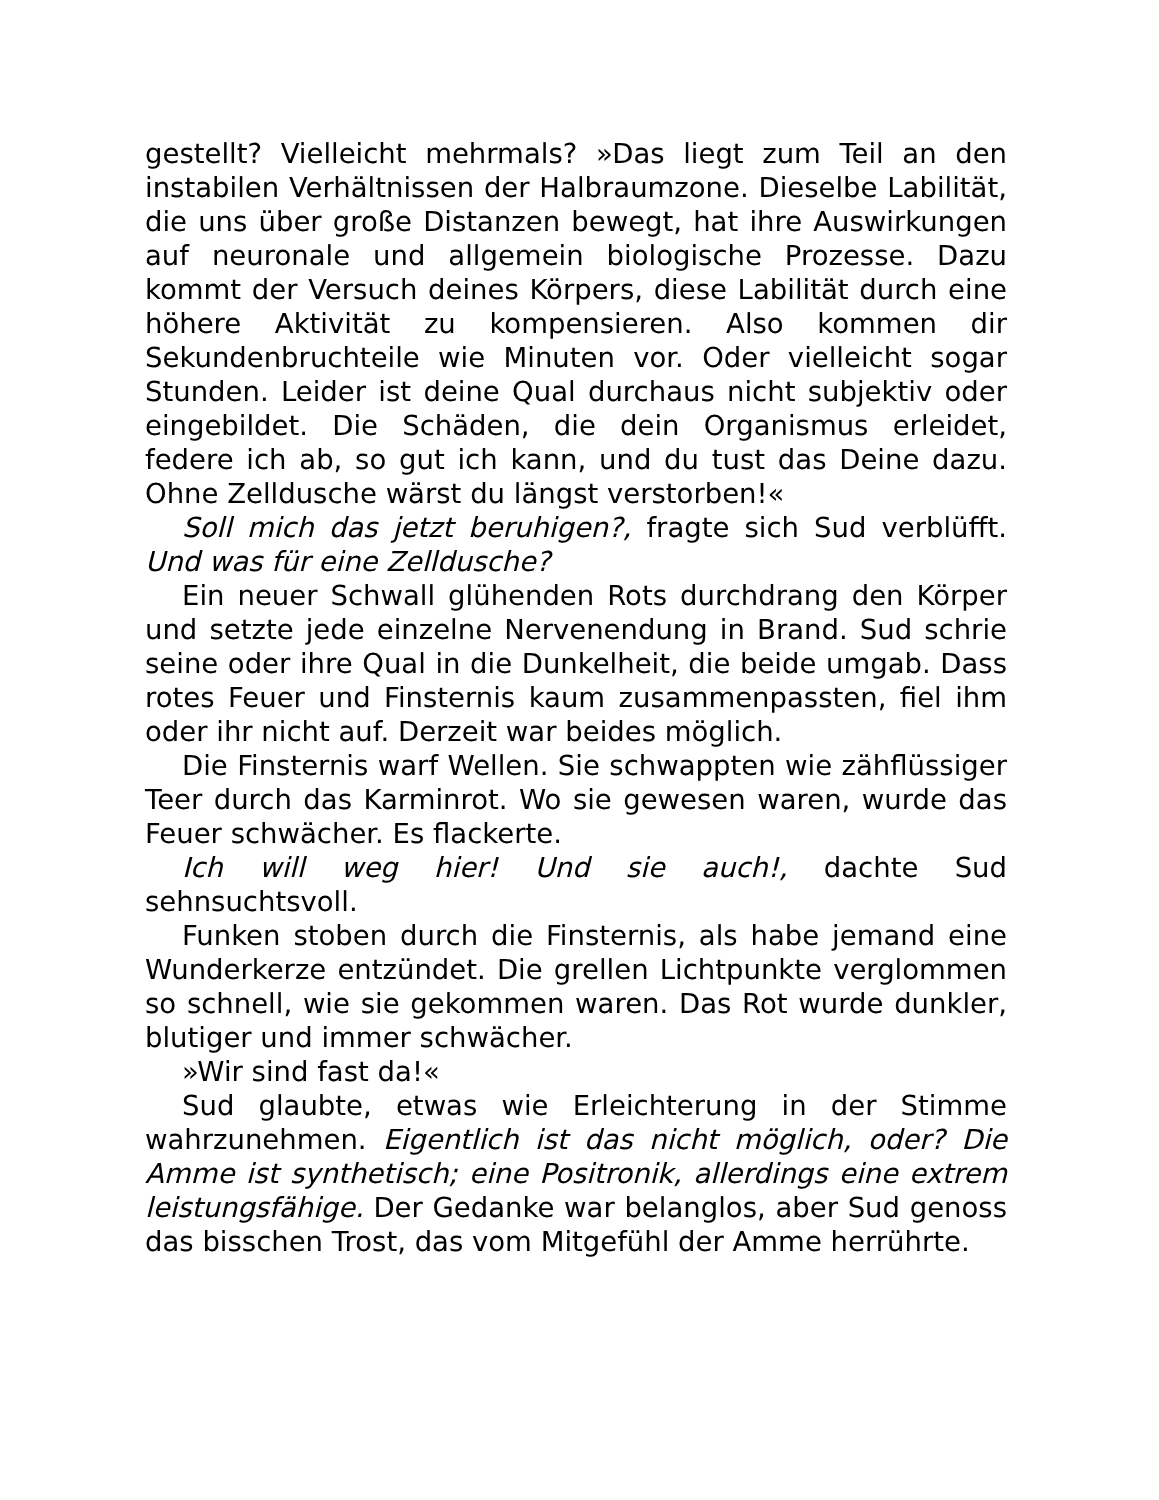gestellt? Vielleicht mehrmals? »Das liegt zum Teil an den instabilen Verhältnissen der Halbraumzone. Dieselbe Labilität, die uns über große Distanzen bewegt, hat ihre Auswirkungen auf neuronale und allgemein biologische Prozesse. Dazu kommt der Versuch deines Körpers, diese Labilität durch eine höhere Aktivität zu kompensieren. Also kommen dir Sekundenbruchteile wie Minuten vor. Oder vielleicht sogar Stunden. Leider ist deine Qual durchaus nicht subjektiv oder eingebildet. Die Schäden, die dein Organismus erleidet, federe ich ab, so gut ich kann, und du tust das Deine dazu. Ohne Zelldusche wärst du längst verstorben!«
Soll mich das jetzt beruhigen?, fragte sich Sud verblüfft. Und was für eine Zelldusche?
Ein neuer Schwall glühenden Rots durchdrang den Körper und setzte jede einzelne Nervenendung in Brand. Sud schrie seine oder ihre Qual in die Dunkelheit, die beide umgab. Dass rotes Feuer und Finsternis kaum zusammenpassten, fiel ihm oder ihr nicht auf. Derzeit war beides möglich.
Die Finsternis warf Wellen. Sie schwappten wie zähflüssiger Teer durch das Karminrot. Wo sie gewesen waren, wurde das Feuer schwächer. Es flackerte.
Ich will weg hier! Und sie auch!, dachte Sud sehnsuchtsvoll.
Funken stoben durch die Finsternis, als habe jemand eine Wunderkerze entzündet. Die grellen Lichtpunkte verglommen so schnell, wie sie gekommen waren. Das Rot wurde dunkler, blutiger und immer schwächer.
»Wir sind fast da!«
Sud glaubte, etwas wie Erleichterung in der Stimme wahrzunehmen. Eigentlich ist das nicht möglich, oder? Die Amme ist synthetisch; eine Positronik, allerdings eine extrem leistungsfähige. Der Gedanke war belanglos, aber Sud genoss das bisschen Trost, das vom Mitgefühl der Amme herrührte.